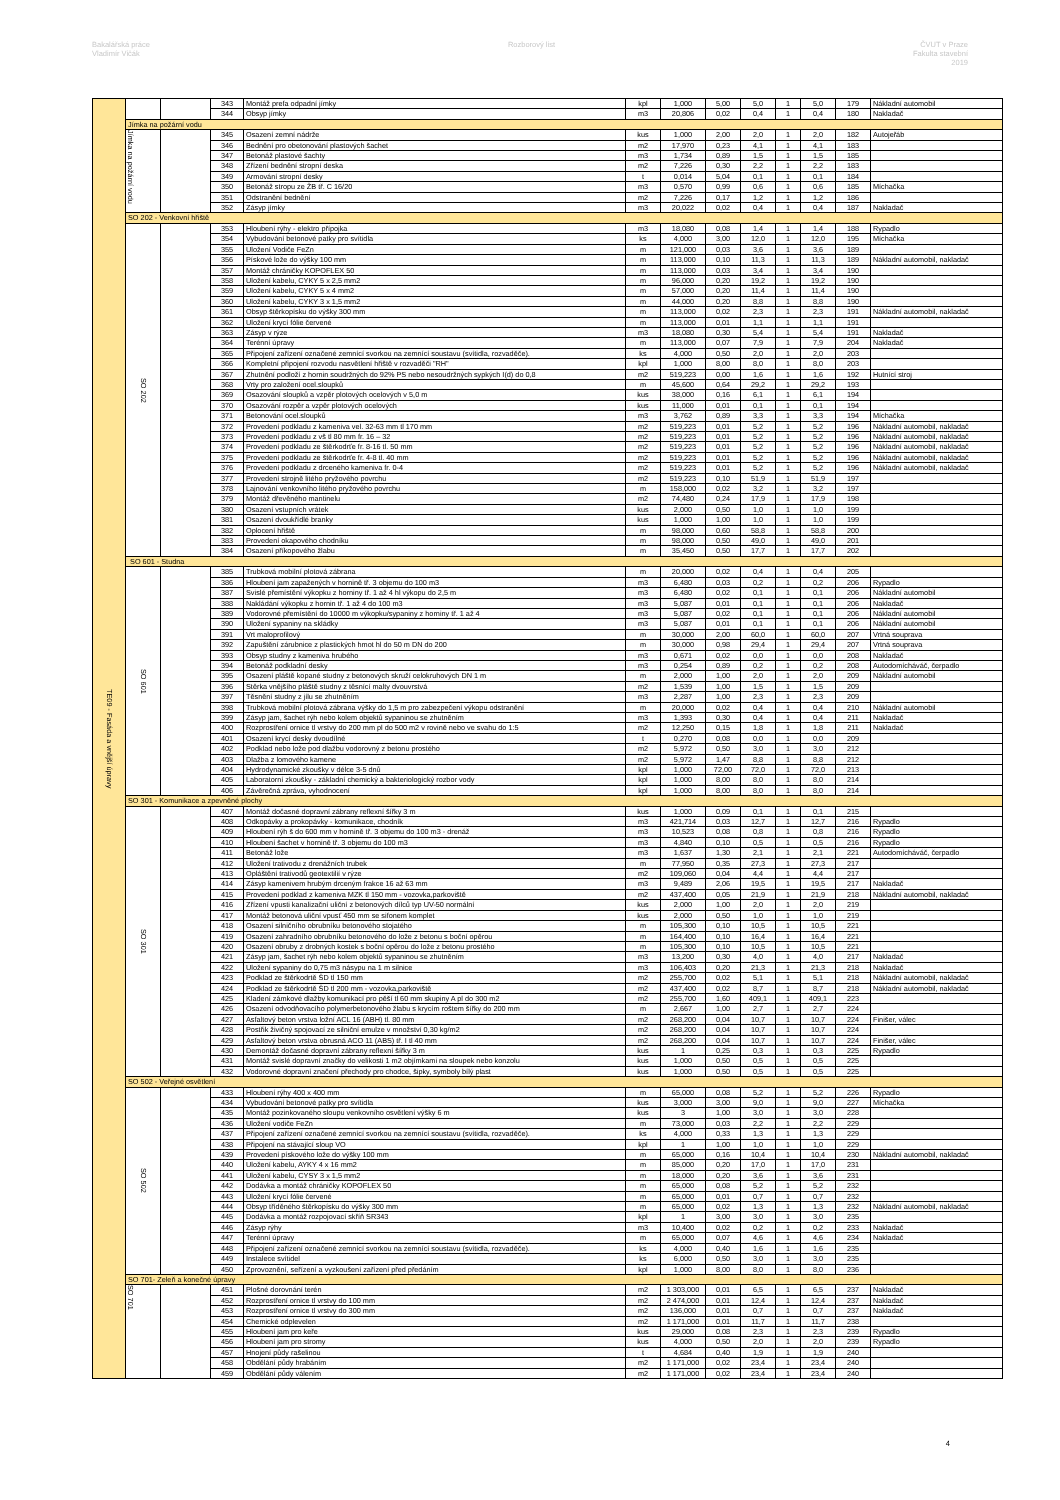Bakalářská práce
Vladimír Vičák
Rozborový list ČVUT v Praze
Fakulta stavební
2019
| TE09 - Fasáda a vnější úpravy | | | 343 | Montáž prefa odpadní jímky | kpl | 1,000 | 5,00 | 5,0 | 1 | 5,0 | 179 | Nákladní automobil |
| | | | 344 | Obsyp jímky | m3 | 20,806 | 0,02 | 0,4 | 1 | 0,4 | 180 | Nakladač |
| | Jímka na požární vodu | | | | | | | | | | | |
| | Jímka na požární vodu | | 345 | Osazení zemní nádrže | kus | 1,000 | 2,00 | 2,0 | 1 | 2,0 | 182 | Autojeřáb |
| | | | 346 | Bednění pro obetonování plastových šachet | m2 | 17,970 | 0,23 | 4,1 | 1 | 4,1 | 183 | |
| | | | 347 | Betonáž plastové šachty | m3 | 1,734 | 0,89 | 1,5 | 1 | 1,5 | 185 | |
| | | | 348 | Zřízení bednění stropní deska | m2 | 7,226 | 0,30 | 2,2 | 1 | 2,2 | 183 | |
| | | | 349 | Armování stropní desky | t | 0,014 | 5,04 | 0,1 | 1 | 0,1 | 184 | |
| | | | 350 | Betonáž stropu ze ŽB tř. C 16/20 | m3 | 0,570 | 0,99 | 0,6 | 1 | 0,6 | 185 | Míchačka |
| | | | 351 | Odstranění bednění | m2 | 7,226 | 0,17 | 1,2 | 1 | 1,2 | 186 | |
| | | | 352 | Zásyp jímky | m3 | 20,022 | 0,02 | 0,4 | 1 | 0,4 | 187 | Nakladač |
| | SO 202 - Venkovní hřiště | | | | | | | | | | | |
| | SO 202 | | 353 | Hloubení rýhy - elektro přípojka | m3 | 18,080 | 0,08 | 1,4 | 1 | 1,4 | 188 | Rypadlo |
| | | | 354 | Vybudování betonové patky pro svítidla | ks | 4,000 | 3,00 | 12,0 | 1 | 12,0 | 195 | Míchačka |
| | | | 355 | Uložení Vodiče FeZn | m | 121,000 | 0,03 | 3,6 | 1 | 3,6 | 189 | |
| | | | 356 | Pískové lože do výšky 100 mm | m | 113,000 | 0,10 | 11,3 | 1 | 11,3 | 189 | Nákladní automobil, nakladač |
| | | | 357 | Montáž chráničky KOPOFLEX 50 | m | 113,000 | 0,03 | 3,4 | 1 | 3,4 | 190 | |
| | | | 358 | Uložení kabelu, CYKY 5 x 2,5 mm2 | m | 96,000 | 0,20 | 19,2 | 1 | 19,2 | 190 | |
| | | | 359 | Uložení kabelu, CYKY 5 x 4 mm2 | m | 57,000 | 0,20 | 11,4 | 1 | 11,4 | 190 | |
| | | | 360 | Uložení kabelu, CYKY 3 x 1,5 mm2 | m | 44,000 | 0,20 | 8,8 | 1 | 8,8 | 190 | |
| | | | 361 | Obsyp štěrkopísku do výšky 300 mm | m | 113,000 | 0,02 | 2,3 | 1 | 2,3 | 191 | Nákladní automobil, nakladač |
| | | | 362 | Uložení krycí fólie červené | m | 113,000 | 0,01 | 1,1 | 1 | 1,1 | 191 | |
| | | | 363 | Zásyp v rýze | m3 | 18,080 | 0,30 | 5,4 | 1 | 5,4 | 191 | Nakladač |
| | | | 364 | Terénní úpravy | m | 113,000 | 0,07 | 7,9 | 1 | 7,9 | 204 | Nakladač |
| | | | 365 | Připojení zařízení označené zemnící svorkou na zemnící soustavu (svítidla, rozvaděče). | ks | 4,000 | 0,50 | 2,0 | 1 | 2,0 | 203 | |
| | | | 366 | Kompletní připojení rozvodu nasvětlení hřiště v rozvaděči "RH" | kpl | 1,000 | 8,00 | 8,0 | 1 | 8,0 | 203 | |
| | | | 367 | Zhutnění podloží z hornin soudržných do 92% PS nebo nesoudržných sypkých I(d) do 0,8 | m2 | 519,223 | 0,00 | 1,6 | 1 | 1,6 | 192 | Hutnící stroj |
| | | | 368 | Vrty pro založení ocel.sloupků | m | 45,600 | 0,64 | 29,2 | 1 | 29,2 | 193 | |
| | | | 369 | Osazování sloupků a vzpěr plotových ocelových v 5,0 m | kus | 38,000 | 0,16 | 6,1 | 1 | 6,1 | 194 | |
| | | | 370 | Osazování rozpěr a vzpěr plotových ocelových | kus | 11,000 | 0,01 | 0,1 | 1 | 0,1 | 194 | |
| | | | 371 | Betonování ocel.sloupků | m3 | 3,762 | 0,89 | 3,3 | 1 | 3,3 | 194 | Míchačka |
| | | | 372 | Provedení podkladu z kameniva vel. 32-63 mm tl 170 mm | m2 | 519,223 | 0,01 | 5,2 | 1 | 5,2 | 196 | Nákladní automobil, nakladač |
| | | | 373 | Provedení podkladu z vš tl 80 mm fr. 16 – 32 | m2 | 519,223 | 0,01 | 5,2 | 1 | 5,2 | 196 | Nákladní automobil, nakladač |
| | | | 374 | Provedení podkladu ze štěrkodrťe fr. 8-16 tl. 50 mm | m2 | 519,223 | 0,01 | 5,2 | 1 | 5,2 | 196 | Nákladní automobil, nakladač |
| | | | 375 | Provedení podkladu ze štěrkodrťe fr. 4-8 tl. 40 mm | m2 | 519,223 | 0,01 | 5,2 | 1 | 5,2 | 196 | Nákladní automobil, nakladač |
| | | | 376 | Provedení podkladu z drceného kameniva fr. 0-4 | m2 | 519,223 | 0,01 | 5,2 | 1 | 5,2 | 196 | Nákladní automobil, nakladač |
| | | | 377 | Provedení strojně litého pryžového povrchu | m2 | 519,223 | 0,10 | 51,9 | 1 | 51,9 | 197 | |
| | | | 378 | Lajnování venkovního litého pryžového povrchu | m | 158,000 | 0,02 | 3,2 | 1 | 3,2 | 197 | |
| | | | 379 | Montáž dřevěného mantinelu | m2 | 74,480 | 0,24 | 17,9 | 1 | 17,9 | 198 | |
| | | | 380 | Osazení vstupních vrátek | kus | 2,000 | 0,50 | 1,0 | 1 | 1,0 | 199 | |
| | | | 381 | Osazení dvoukřídlé branky | kus | 1,000 | 1,00 | 1,0 | 1 | 1,0 | 199 | |
| | | | 382 | Oplocení hřiště | m | 98,000 | 0,60 | 58,8 | 1 | 58,8 | 200 | |
| | | | 383 | Provedení okapového chodníku | m | 98,000 | 0,50 | 49,0 | 1 | 49,0 | 201 | |
| | | | 384 | Osazení příkopového žlabu | m | 35,450 | 0,50 | 17,7 | 1 | 17,7 | 202 | |
| | SO 601 - Studna | | | | | | | | | | | |
| | SO 601 | | 385 | Trubková mobilní plotová zábrana | m | 20,000 | 0,02 | 0,4 | 1 | 0,4 | 205 | |
| | | | 386 | Hloubení jam zapažených v hornině tř. 3 objemu do 100 m3 | m3 | 6,480 | 0,03 | 0,2 | 1 | 0,2 | 206 | Rypadlo |
| | | | 387 | Svislé přemístění výkopku z horniny tř. 1 až 4 hl výkopu do 2,5 m | m3 | 6,480 | 0,02 | 0,1 | 1 | 0,1 | 206 | Nákladní automobil |
| | | | 388 | Nakládání výkopku z hornin tř. 1 až 4 do 100 m3 | m3 | 5,087 | 0,01 | 0,1 | 1 | 0,1 | 206 | Nakladač |
| | | | 389 | Vodorovné přemístění do 10000 m výkopku/sypaniny z horniny tř. 1 až 4 | m3 | 5,087 | 0,02 | 0,1 | 1 | 0,1 | 206 | Nákladní automobil |
| | | | 390 | Uložení sypaniny na skládky | m3 | 5,087 | 0,01 | 0,1 | 1 | 0,1 | 206 | Nákladní automobil |
| | | | 391 | Vrt maloprofilový | m | 30,000 | 2,00 | 60,0 | 1 | 60,0 | 207 | Vrtná souprava |
| | | | 392 | Zapuštění zárubnice z plastických hmot hl do 50 m DN do 200 | m | 30,000 | 0,98 | 29,4 | 1 | 29,4 | 207 | Vrtná souprava |
| | | | 393 | Obsyp studny z kameniva hrubého | m3 | 0,671 | 0,02 | 0,0 | 1 | 0,0 | 208 | Nakladač |
| | | | 394 | Betonáž podkladní desky | m3 | 0,254 | 0,89 | 0,2 | 1 | 0,2 | 208 | Autodomícháváč, čerpadlo |
| | | | 395 | Osazení pláště kopané studny z betonových skruží celokruhových DN 1 m | m | 2,000 | 1,00 | 2,0 | 1 | 2,0 | 209 | Nákladní automobil |
| | | | 396 | Stěrka vnějšího pláště studny z těsnící malty dvouvrstvá | m2 | 1,539 | 1,00 | 1,5 | 1 | 1,5 | 209 | |
| | | | 397 | Těsnění studny z jílu se zhutněním | m3 | 2,287 | 1,00 | 2,3 | 1 | 2,3 | 209 | |
| | | | 398 | Trubková mobilní plotová zábrana výšky do 1,5 m pro zabezpečení výkopu odstranění | m | 20,000 | 0,02 | 0,4 | 1 | 0,4 | 210 | Nákladní automobil |
| | | | 399 | Zásyp jam, šachet rýh nebo kolem objektů sypaninou se zhutněním | m3 | 1,393 | 0,30 | 0,4 | 1 | 0,4 | 211 | Nakladač |
| | | | 400 | Rozprostření ornice tl vrstvy do 200 mm pl do 500 m2 v rovině nebo ve svahu do 1:5 | m2 | 12,250 | 0,15 | 1,8 | 1 | 1,8 | 211 | Nakladač |
| | | | 401 | Osazení krycí desky dvoudílné | t | 0,270 | 0,08 | 0,0 | 1 | 0,0 | 209 | |
| | | | 402 | Podklad nebo lože pod dlažbu vodorovný z betonu prostého | m2 | 5,972 | 0,50 | 3,0 | 1 | 3,0 | 212 | |
| | | | 403 | Dlažba z lomového kamene | m2 | 5,972 | 1,47 | 8,8 | 1 | 8,8 | 212 | |
| | | | 404 | Hydrodynamické zkoušky v délce 3-5 dnů | kpl | 1,000 | 72,00 | 72,0 | 1 | 72,0 | 213 | |
| | | | 405 | Laboratorní zkoušky - základní chemický a bakteriologický rozbor vody | kpl | 1,000 | 8,00 | 8,0 | 1 | 8,0 | 214 | |
| | | | 406 | Závěrečná zpráva, vyhodnocení | kpl | 1,000 | 8,00 | 8,0 | 1 | 8,0 | 214 | |
| | SO 301 - Komunikace a zpevněné plochy | | | | | | | | | | | |
| | SO 301 | | 407 | Montáž dočasné dopravní zábrany reflexní šířky 3 m | kus | 1,000 | 0,09 | 0,1 | 1 | 0,1 | 215 | |
| | | | 408 | Odkopávky a prokopávky - komunikace, chodník | m3 | 421,714 | 0,03 | 12,7 | 1 | 12,7 | 216 | Rypadlo |
| | | | 409 | Hloubení rýh š do 600 mm v hornině tř. 3 objemu do 100 m3 - drenáž | m3 | 10,523 | 0,08 | 0,8 | 1 | 0,8 | 216 | Rypadlo |
| | | | 410 | Hloubení šachet v hornině tř. 3 objemu do 100 m3 | m3 | 4,840 | 0,10 | 0,5 | 1 | 0,5 | 216 | Rypadlo |
| | | | 411 | Betonáž lože | m3 | 1,637 | 1,30 | 2,1 | 1 | 2,1 | 221 | Autodomícháváč, čerpadlo |
| | | | 412 | Uložení trativodu z drenážních trubek | m | 77,950 | 0,35 | 27,3 | 1 | 27,3 | 217 | |
| | | | 413 | Opláštění trativodů geotextilií v rýze | m2 | 109,060 | 0,04 | 4,4 | 1 | 4,4 | 217 | |
| | | | 414 | Zásyp kamenivem hrubým drceným frakce 16 až 63 mm | m3 | 9,489 | 2,06 | 19,5 | 1 | 19,5 | 217 | Nakladač |
| | | | 415 | Provedení podklad z kameniva MZK tl 150 mm - vozovka,parkoviště | m2 | 437,400 | 0,05 | 21,9 | 1 | 21,9 | 218 | Nákladní automobil, nakladač |
| | | | 416 | Zřízení vpusti kanalizační uliční z betonových dílců typ UV-50 normální | kus | 2,000 | 1,00 | 2,0 | 1 | 2,0 | 219 | |
| | | | 417 | Montáž betonová uliční vpusť 450 mm se sifonem komplet | kus | 2,000 | 0,50 | 1,0 | 1 | 1,0 | 219 | |
| | | | 418 | Osazení silničního obrubníku betonového stojatého | m | 105,300 | 0,10 | 10,5 | 1 | 10,5 | 221 | |
| | | | 419 | Osazení zahradního obrubníku betonového do lože z betonu s boční opěrou | m | 164,400 | 0,10 | 16,4 | 1 | 16,4 | 221 | |
| | | | 420 | Osazení obruby z drobných kostek s boční opěrou do lože z betonu prostého | m | 105,300 | 0,10 | 10,5 | 1 | 10,5 | 221 | |
| | | | 421 | Zásyp jam, šachet rýh nebo kolem objektů sypaninou se zhutněním | m3 | 13,200 | 0,30 | 4,0 | 1 | 4,0 | 217 | Nakladač |
| | | | 422 | Uložení sypaniny do 0,75 m3 násypu na 1 m silnice | m3 | 106,403 | 0,20 | 21,3 | 1 | 21,3 | 218 | Nakladač |
| | | | 423 | Podklad ze štěrkodrtě ŠD tl 150 mm | m2 | 255,700 | 0,02 | 5,1 | 1 | 5,1 | 218 | Nákladní automobil, nakladač |
| | | | 424 | Podklad ze štěrkodrtě ŠD tl 200 mm - vozovka,parkoviště | m2 | 437,400 | 0,02 | 8,7 | 1 | 8,7 | 218 | Nákladní automobil, nakladač |
| | | | 425 | Kladení zámkové dlažby komunikací pro pěší tl 60 mm skupiny A pl do 300 m2 | m2 | 255,700 | 1,60 | 409,1 | 1 | 409,1 | 223 | |
| | | | 426 | Osazení odvodňovacího polymerbetonového žlabu s krycím roštem šířky do 200 mm | m | 2,667 | 1,00 | 2,7 | 1 | 2,7 | 224 | |
| | | | 427 | Asfaltový beton vrstva ložní ACL 16 (ABH) tl. 80 mm | m2 | 268,200 | 0,04 | 10,7 | 1 | 10,7 | 224 | Finišer, válec |
| | | | 428 | Postřik živičný spojovací ze silniční emulze v množství 0,30 kg/m2 | m2 | 268,200 | 0,04 | 10,7 | 1 | 10,7 | 224 | |
| | | | 429 | Asfaltový beton vrstva obrusná ACO 11 (ABS) tř. I tl 40 mm | m2 | 268,200 | 0,04 | 10,7 | 1 | 10,7 | 224 | Finišer, válec |
| | | | 430 | Demontáž dočasné dopravní zábrany reflexní šířky 3 m | kus | 1 | 0,25 | 0,3 | 1 | 0,3 | 225 | Rypadlo |
| | | | 431 | Montáž svislé dopravní značky do velikosti 1 m2 objímkami na sloupek nebo konzolu | kus | 1,000 | 0,50 | 0,5 | 1 | 0,5 | 225 | |
| | | | 432 | Vodorovné dopravní značení přechody pro chodce, šipky, symboly bílý plast | kus | 1,000 | 0,50 | 0,5 | 1 | 0,5 | 225 | |
| | SO 502 - Veřejné osvětlení | | | | | | | | | | | |
| | SO 502 | | 433 | Hloubení rýhy 400 x 400 mm | m | 65,000 | 0,08 | 5,2 | 1 | 5,2 | 226 | Rypadlo |
| | | | 434 | Vybudování betonové patky pro svítidla | kus | 3,000 | 3,00 | 9,0 | 1 | 9,0 | 227 | Míchačka |
| | | | 435 | Montáž pozinkovaného sloupu venkovního osvětlení výšky 6 m | kus | 3 | 1,00 | 3,0 | 1 | 3,0 | 228 | |
| | | | 436 | Uložení vodiče FeZn | m | 73,000 | 0,03 | 2,2 | 1 | 2,2 | 229 | |
| | | | 437 | Připojení zařízení označené zemnící svorkou na zemnící soustavu (svítidla, rozvaděče). | ks | 4,000 | 0,33 | 1,3 | 1 | 1,3 | 229 | |
| | | | 438 | Připojení na stávající sloup VO | kpl | 1 | 1,00 | 1,0 | 1 | 1,0 | 229 | |
| | | | 439 | Provedení pískového lože do výšky 100 mm | m | 65,000 | 0,16 | 10,4 | 1 | 10,4 | 230 | Nákladní automobil, nakladač |
| | | | 440 | Uložení kabelu, AYKY 4 x 16 mm2 | m | 85,000 | 0,20 | 17,0 | 1 | 17,0 | 231 | |
| | | | 441 | Uložení kabelu, CYSY 3 x 1,5 mm2 | m | 18,000 | 0,20 | 3,6 | 1 | 3,6 | 231 | |
| | | | 442 | Dodávka a montáž chráničky KOPOFLEX 50 | m | 65,000 | 0,08 | 5,2 | 1 | 5,2 | 232 | |
| | | | 443 | Uložení krycí fólie červené | m | 65,000 | 0,01 | 0,7 | 1 | 0,7 | 232 | |
| | | | 444 | Obsyp tříděného štěrkopísku do výšky 300 mm | m | 65,000 | 0,02 | 1,3 | 1 | 1,3 | 232 | Nákladní automobil, nakladač |
| | | | 445 | Dodávka a montáž rozpojovací skříň SR343 | kpl | 1 | 3,00 | 3,0 | 1 | 3,0 | 235 | |
| | | | 446 | Zásyp rýhy | m3 | 10,400 | 0,02 | 0,2 | 1 | 0,2 | 233 | Nakladač |
| | | | 447 | Terénní úpravy | m | 65,000 | 0,07 | 4,6 | 1 | 4,6 | 234 | Nakladač |
| | | | 448 | Připojení zařízení označené zemnící svorkou na zemnící soustavu (svítidla, rozvaděče). | ks | 4,000 | 0,40 | 1,6 | 1 | 1,6 | 235 | |
| | | | 449 | Instalece svítidel | ks | 6,000 | 0,50 | 3,0 | 1 | 3,0 | 235 | |
| | | | 450 | Zprovoznění, seřízení a vyzkoušení zařízení před předáním | kpl | 1,000 | 8,00 | 8,0 | 1 | 8,0 | 236 | |
| | SO 701- Zeleň a konečné úpravy | | | | | | | | | | | |
| | SO 701 | | 451 | Plošné dorovnání terén | m2 | 1 303,000 | 0,01 | 6,5 | 1 | 6,5 | 237 | Nakladač |
| | | | 452 | Rozprostření ornice tl vrstvy do 100 mm | m2 | 2 474,000 | 0,01 | 12,4 | 1 | 12,4 | 237 | Nakladač |
| | | | 453 | Rozprostření ornice tl vrstvy do 300 mm | m2 | 136,000 | 0,01 | 0,7 | 1 | 0,7 | 237 | Nakladač |
| | | | 454 | Chemické odplevelen | m2 | 1 171,000 | 0,01 | 11,7 | 1 | 11,7 | 238 | |
| | | | 455 | Hloubení jam pro keře | kus | 29,000 | 0,08 | 2,3 | 1 | 2,3 | 239 | Rypadlo |
| | | | 456 | Hloubení jam pro stromy | kus | 4,000 | 0,50 | 2,0 | 1 | 2,0 | 239 | Rypadlo |
| | | | 457 | Hnojení půdy rašelinou | t | 4,684 | 0,40 | 1,9 | 1 | 1,9 | 240 | |
| | | | 458 | Obdělání půdy hrabáním | m2 | 1 171,000 | 0,02 | 23,4 | 1 | 23,4 | 240 | |
| | | | 459 | Obdělání půdy válením | m2 | 1 171,000 | 0,02 | 23,4 | 1 | 23,4 | 240 | |
4